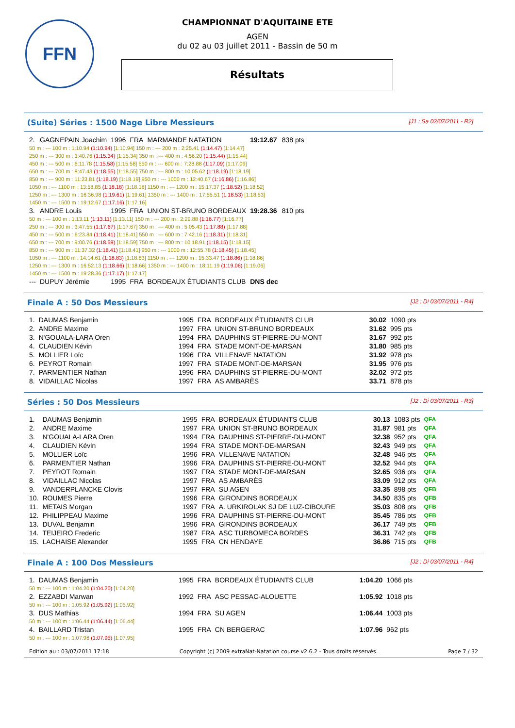FFN
CHAMPIONNAT D'AQUITAINE ETE
AGEN
du 02 au 03 juillet 2011 - Bassin de 50 m
Résultats
(Suite) Séries : 1500 Nage Libre Messieurs [J1 : Sa 02/07/2011 - R2]
| 2. | GAGNEPAIN Joachim | 1996 | FRA | MARMANDE NATATION | 19:12.67 | 838 pts |
| 50 m : --- 100 m : 1:10.94 (1:10.94) [1:10.94] 150 m : --- 200 m : 2:25.41 (1:14.47) [1:14.47] | | | | | | |
| 250 m : --- 300 m : 3:40.76 (1:15.34) [1:15.34] 350 m : --- 400 m : 4:56.20 (1:15.44) [1:15.44] | | | | | | |
| 450 m : --- 500 m : 6:11.78 (1:15.58) [1:15.58] 550 m : --- 600 m : 7:28.88 (1:17.09) [1:17.09] | | | | | | |
| 650 m : --- 700 m : 8:47.43 (1:18.55) [1:18.55] 750 m : --- 800 m : 10:05.62 (1:18.19) [1:18.19] | | | | | | |
| 850 m : --- 900 m : 11:23.81 (1:18.19) [1:18.19] 950 m : --- 1000 m : 12:40.67 (1:16.86) [1:16.86] | | | | | | |
| 1050 m : --- 1100 m : 13:58.85 (1:18.18) [1:18.18] 1150 m : --- 1200 m : 15:17.37 (1:18.52) [1:18.52] | | | | | | |
| 1250 m : --- 1300 m : 16:36.98 (1:19.61) [1:19.61] 1350 m : --- 1400 m : 17:55.51 (1:18.53) [1:18.53] | | | | | | |
| 1450 m : --- 1500 m : 19:12.67 (1:17.16) [1:17.16] | | | | | | |
| 3. | ANDRE Louis | 1995 | FRA | UNION ST-BRUNO BORDEAUX | 19:28.36 | 810 pts |
| 50 m : --- 100 m : 1:13.11 (1:13.11) [1:13.11] 150 m : --- 200 m : 2:29.88 (1:16.77) [1:16.77] | | | | | | |
| 250 m : --- 300 m : 3:47.55 (1:17.67) [1:17.67] 350 m : --- 400 m : 5:05.43 (1:17.88) [1:17.88] | | | | | | |
| 450 m : --- 500 m : 6:23.84 (1:18.41) [1:18.41] 550 m : --- 600 m : 7:42.16 (1:18.31) [1:18.31] | | | | | | |
| 650 m : --- 700 m : 9:00.76 (1:18.59) [1:18.59] 750 m : --- 800 m : 10:18.91 (1:18.15) [1:18.15] | | | | | | |
| 850 m : --- 900 m : 11:37.32 (1:18.41) [1:18.41] 950 m : --- 1000 m : 12:55.78 (1:18.45) [1:18.45] | | | | | | |
| 1050 m : --- 1100 m : 14:14.61 (1:18.83) [1:18.83] 1150 m : --- 1200 m : 15:33.47 (1:18.86) [1:18.86] | | | | | | |
| 1250 m : --- 1300 m : 16:52.13 (1:18.66) [1:18.66] 1350 m : --- 1400 m : 18:11.19 (1:19.06) [1:19.06] | | | | | | |
| 1450 m : --- 1500 m : 19:28.36 (1:17.17) [1:17.17] | | | | | | |
| --- | DUPUY Jérémie | 1995 | FRA | BORDEAUX ÉTUDIANTS CLUB | DNS dec | |
Finale A : 50 Dos Messieurs [J2 : Di 03/07/2011 - R4]
| 1. | DAUMAS Benjamin | 1995 | FRA | BORDEAUX ÉTUDIANTS CLUB | 30.02 | 1090 pts |
| 2. | ANDRE Maxime | 1997 | FRA | UNION ST-BRUNO BORDEAUX | 31.62 | 995 pts |
| 3. | N'GOUALA-LARA Oren | 1994 | FRA | DAUPHINS ST-PIERRE-DU-MONT | 31.67 | 992 pts |
| 4. | CLAUDIEN Kévin | 1994 | FRA | STADE MONT-DE-MARSAN | 31.80 | 985 pts |
| 5. | MOLLIER Loïc | 1996 | FRA | VILLENAVE NATATION | 31.92 | 978 pts |
| 6. | PEYROT Romain | 1997 | FRA | STADE MONT-DE-MARSAN | 31.95 | 976 pts |
| 7. | PARMENTIER Nathan | 1996 | FRA | DAUPHINS ST-PIERRE-DU-MONT | 32.02 | 972 pts |
| 8. | VIDAILLAC Nicolas | 1997 | FRA | AS AMBARÈS | 33.71 | 878 pts |
Séries : 50 Dos Messieurs [J2 : Di 03/07/2011 - R3]
| 1. | DAUMAS Benjamin | 1995 | FRA | BORDEAUX ÉTUDIANTS CLUB | 30.13 | 1083 pts | QFA |
| 2. | ANDRE Maxime | 1997 | FRA | UNION ST-BRUNO BORDEAUX | 31.87 | 981 pts | QFA |
| 3. | N'GOUALA-LARA Oren | 1994 | FRA | DAUPHINS ST-PIERRE-DU-MONT | 32.38 | 952 pts | QFA |
| 4. | CLAUDIEN Kévin | 1994 | FRA | STADE MONT-DE-MARSAN | 32.43 | 949 pts | QFA |
| 5. | MOLLIER Loïc | 1996 | FRA | VILLENAVE NATATION | 32.48 | 946 pts | QFA |
| 6. | PARMENTIER Nathan | 1996 | FRA | DAUPHINS ST-PIERRE-DU-MONT | 32.52 | 944 pts | QFA |
| 7. | PEYROT Romain | 1997 | FRA | STADE MONT-DE-MARSAN | 32.65 | 936 pts | QFA |
| 8. | VIDAILLAC Nicolas | 1997 | FRA | AS AMBARÈS | 33.09 | 912 pts | QFA |
| 9. | VANDERPLANCKE Clovis | 1997 | FRA | SU AGEN | 33.35 | 898 pts | QFB |
| 10. | ROUMES Pierre | 1996 | FRA | GIRONDINS BORDEAUX | 34.50 | 835 pts | QFB |
| 11. | METAIS Morgan | 1997 | FRA | A. URKIROLAK SJ DE LUZ-CIBOURE | 35.03 | 808 pts | QFB |
| 12. | PHILIPPEAU Maxime | 1996 | FRA | DAUPHINS ST-PIERRE-DU-MONT | 35.45 | 786 pts | QFB |
| 13. | DUVAL Benjamin | 1996 | FRA | GIRONDINS BORDEAUX | 36.17 | 749 pts | QFB |
| 14. | TEIJEIRO Frederic | 1987 | FRA | ASC TURBOMECA BORDES | 36.31 | 742 pts | QFB |
| 15. | LACHAISE Alexander | 1995 | FRA | CN HENDAYE | 36.86 | 715 pts | QFB |
Finale A : 100 Dos Messieurs [J2 : Di 03/07/2011 - R4]
| 1. | DAUMAS Benjamin | 1995 | FRA | BORDEAUX ÉTUDIANTS CLUB | 1:04.20 | 1066 pts |
| 50 m : --- 100 m : 1:04.20 (1:04.20) [1:04.20] | | | | | | |
| 2. | EZZABDI Marwan | 1992 | FRA | ASC PESSAC-ALOUETTE | 1:05.92 | 1018 pts |
| 50 m : --- 100 m : 1:05.92 (1:05.92) [1:05.92] | | | | | | |
| 3. | DUS Mathias | 1994 | FRA | SU AGEN | 1:06.44 | 1003 pts |
| 50 m : --- 100 m : 1:06.44 (1:06.44) [1:06.44] | | | | | | |
| 4. | BAILLARD Tristan | 1995 | FRA | CN BERGERAC | 1:07.96 | 962 pts |
| 50 m : --- 100 m : 1:07.96 (1:07.95) [1:07.95] | | | | | | |
Edition au : 03/07/2011 17:18 Copyright (c) 2009 extraNat-Natation course v2.6.2 - Tous droits réservés. Page 7 / 32